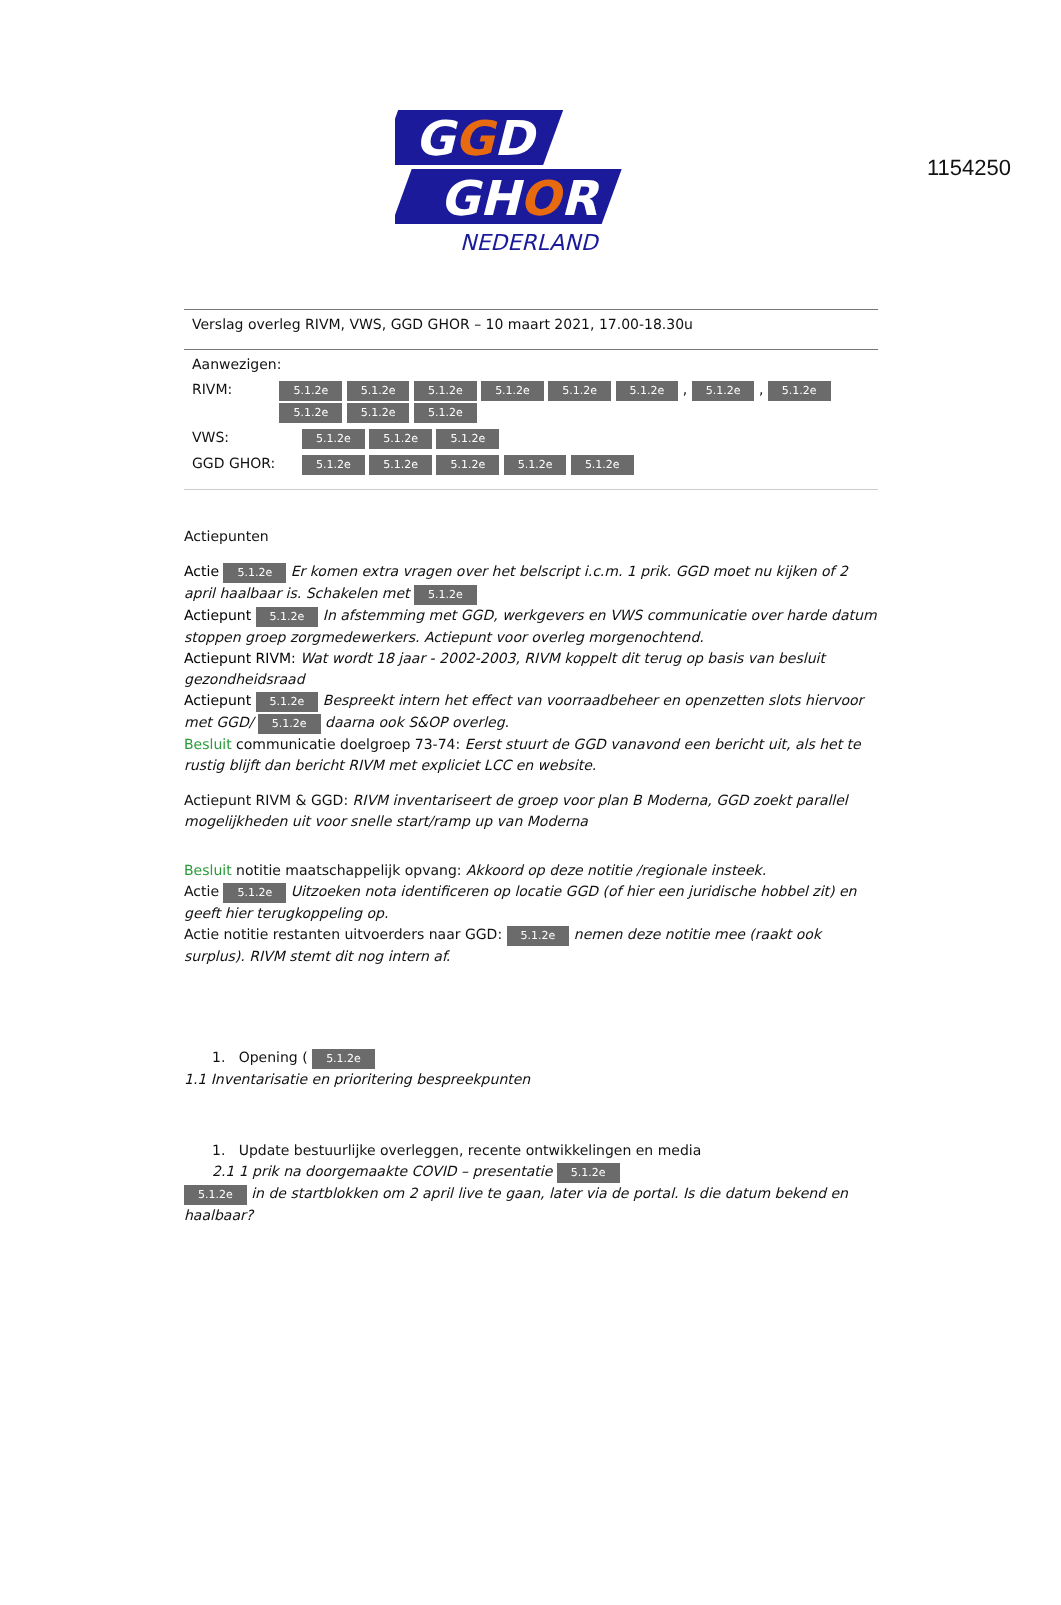1154250
GGD
GHOR
NEDERLAND
Verslag overleg RIVM, VWS, GGD GHOR – 10 maart 2021, 17.00-18.30u
Aanwezigen:
RIVM: 5.1.2e 5.1.2e 5.1.2e 5.1.2e 5.1.2e 5.1.2e , 5.1.2e , 5.1.2e 5.1.2e 5.1.2e 5.1.2e
VWS: 5.1.2e 5.1.2e 5.1.2e
GGD GHOR: 5.1.2e 5.1.2e 5.1.2e 5.1.2e 5.1.2e
Actiepunten
Actie 5.1.2e Er komen extra vragen over het belscript i.c.m. 1 prik. GGD moet nu kijken of 2 april haalbaar is. Schakelen met 5.1.2e
Actiepunt 5.1.2e In afstemming met GGD, werkgevers en VWS communicatie over harde datum stoppen groep zorgmedewerkers. Actiepunt voor overleg morgenochtend.
Actiepunt RIVM: Wat wordt 18 jaar - 2002-2003, RIVM koppelt dit terug op basis van besluit gezondheidsraad
Actiepunt 5.1.2e Bespreekt intern het effect van voorraadbeheer en openzetten slots hiervoor met GGD/ 5.1.2e daarna ook S&OP overleg.
Besluit communicatie doelgroep 73-74: Eerst stuurt de GGD vanavond een bericht uit, als het te rustig blijft dan bericht RIVM met expliciet LCC en website.
Actiepunt RIVM & GGD: RIVM inventariseert de groep voor plan B Moderna, GGD zoekt parallel mogelijkheden uit voor snelle start/ramp up van Moderna
Besluit notitie maatschappelijk opvang: Akkoord op deze notitie /regionale insteek.
Actie 5.1.2e Uitzoeken nota identificeren op locatie GGD (of hier een juridische hobbel zit) en geeft hier terugkoppeling op.
Actie notitie restanten uitvoerders naar GGD: 5.1.2e nemen deze notitie mee (raakt ook surplus). RIVM stemt dit nog intern af.
1. Opening ( 5.1.2e
1.1 Inventarisatie en prioritering bespreekpunten
1. Update bestuurlijke overleggen, recente ontwikkelingen en media
2.1 1 prik na doorgemaakte COVID – presentatie 5.1.2e
5.1.2e in de startblokken om 2 april live te gaan, later via de portal. Is die datum bekend en haalbaar?